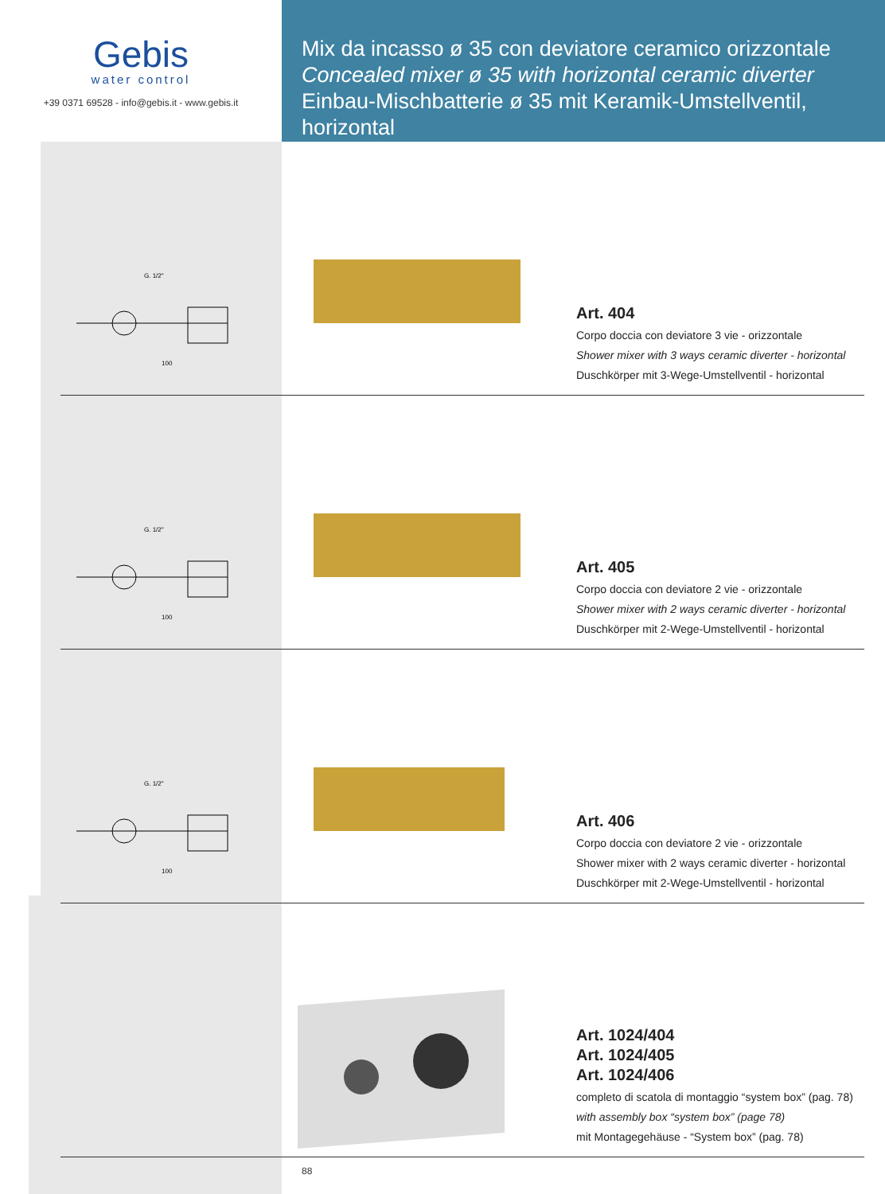Gebis
water control
+39 0371 69528 - info@gebis.it - www.gebis.it
Mix da incasso ø 35 con deviatore ceramico orizzontale
Concealed mixer ø 35 with horizontal ceramic diverter
Einbau-Mischbatterie ø 35 mit Keramik-Umstellventil, horizontal
G. 1/2"
100
Art. 404
Corpo doccia con deviatore 3 vie - orizzontale
Shower mixer with 3 ways ceramic diverter - horizontal
Duschkörper mit 3-Wege-Umstellventil - horizontal
G. 1/2"
100
Art. 405
Corpo doccia con deviatore 2 vie - orizzontale
Shower mixer with 2 ways ceramic diverter - horizontal
Duschkörper mit 2-Wege-Umstellventil - horizontal
G. 1/2"
100
Art. 406
Corpo doccia con deviatore 2 vie - orizzontale
Shower mixer with 2 ways ceramic diverter - horizontal
Duschkörper mit 2-Wege-Umstellventil - horizontal
Art. 1024/404
Art. 1024/405
Art. 1024/406
completo di scatola di montaggio “system box” (pag. 78)
with assembly box “system box” (page 78)
mit Montagegehäuse - “System box” (pag. 78)
88